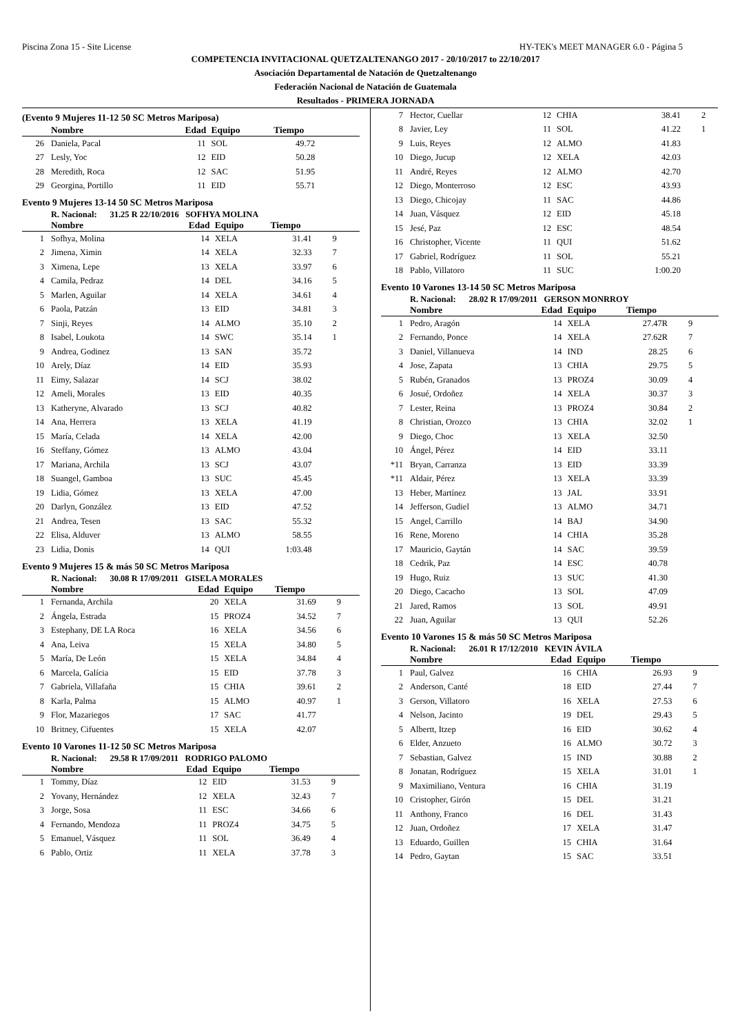Piscina Zona 15 - Site License HY-TEK's MEET MANAGER 6.0 - Página 5
COMPETENCIA INVITACIONAL QUETZALTENANGO 2017 - 20/10/2017 to 22/10/2017
Asociación Departamental de Natación de Quetzaltenango
Federación Nacional de Natación de Guatemala
Resultados - PRIMERA JORNADA
(Evento 9 Mujeres 11-12 50 SC Metros Mariposa)
| | Nombre | Edad | Equipo | Tiempo | |
| --- | --- | --- | --- | --- | --- |
| 26 | Daniela, Pacal | 11 | SOL | 49.72 | |
| 27 | Lesly, Yoc | 12 | EID | 50.28 | |
| 28 | Meredith, Roca | 12 | SAC | 51.95 | |
| 29 | Georgina, Portillo | 11 | EID | 55.71 | |
Evento 9 Mujeres 13-14 50 SC Metros Mariposa
R. Nacional: 31.25 R 22/10/2016 SOFHYA MOLINA
| | Nombre | Edad | Equipo | Tiempo | |
| --- | --- | --- | --- | --- | --- |
| 1 | Sofhya, Molina | 14 | XELA | 31.41 | 9 |
| 2 | Jimena, Ximin | 14 | XELA | 32.33 | 7 |
| 3 | Ximena, Lepe | 13 | XELA | 33.97 | 6 |
| 4 | Camila, Pedraz | 14 | DEL | 34.16 | 5 |
| 5 | Marlen, Aguilar | 14 | XELA | 34.61 | 4 |
| 6 | Paola, Patzán | 13 | EID | 34.81 | 3 |
| 7 | Sinji, Reyes | 14 | ALMO | 35.10 | 2 |
| 8 | Isabel, Loukota | 14 | SWC | 35.14 | 1 |
| 9 | Andrea, Godinez | 13 | SAN | 35.72 | |
| 10 | Arely, Díaz | 14 | EID | 35.93 | |
| 11 | Eimy, Salazar | 14 | SCJ | 38.02 | |
| 12 | Ameli, Morales | 13 | EID | 40.35 | |
| 13 | Katheryne, Alvarado | 13 | SCJ | 40.82 | |
| 14 | Ana, Herrera | 13 | XELA | 41.19 | |
| 15 | María, Celada | 14 | XELA | 42.00 | |
| 16 | Steffany, Gómez | 13 | ALMO | 43.04 | |
| 17 | Mariana, Archila | 13 | SCJ | 43.07 | |
| 18 | Suangel, Gamboa | 13 | SUC | 45.45 | |
| 19 | Lidia, Gómez | 13 | XELA | 47.00 | |
| 20 | Darlyn, González | 13 | EID | 47.52 | |
| 21 | Andrea, Tesen | 13 | SAC | 55.32 | |
| 22 | Elisa, Alduver | 13 | ALMO | 58.55 | |
| 23 | Lidia, Donis | 14 | QUI | 1:03.48 | |
Evento 9 Mujeres 15 & más 50 SC Metros Mariposa
R. Nacional: 30.08 R 17/09/2011 GISELA MORALES
| | Nombre | Edad | Equipo | Tiempo | |
| --- | --- | --- | --- | --- | --- |
| 1 | Fernanda, Archila | 20 | XELA | 31.69 | 9 |
| 2 | Ángela, Estrada | 15 | PROZ4 | 34.52 | 7 |
| 3 | Estephany, DE LA Roca | 16 | XELA | 34.56 | 6 |
| 4 | Ana, Leiva | 15 | XELA | 34.80 | 5 |
| 5 | María, De León | 15 | XELA | 34.84 | 4 |
| 6 | Marcela, Galícia | 15 | EID | 37.78 | 3 |
| 7 | Gabriela, Villafaña | 15 | CHIA | 39.61 | 2 |
| 8 | Karla, Palma | 15 | ALMO | 40.97 | 1 |
| 9 | Flor, Mazariegos | 17 | SAC | 41.77 | |
| 10 | Britney, Cifuentes | 15 | XELA | 42.07 | |
Evento 10 Varones 11-12 50 SC Metros Mariposa
R. Nacional: 29.58 R 17/09/2011 RODRIGO PALOMO
| | Nombre | Edad | Equipo | Tiempo | |
| --- | --- | --- | --- | --- | --- |
| 1 | Tommy, Díaz | 12 | EID | 31.53 | 9 |
| 2 | Yovany, Hernández | 12 | XELA | 32.43 | 7 |
| 3 | Jorge, Sosa | 11 | ESC | 34.66 | 6 |
| 4 | Fernando, Mendoza | 11 | PROZ4 | 34.75 | 5 |
| 5 | Emanuel, Vásquez | 11 | SOL | 36.49 | 4 |
| 6 | Pablo, Ortiz | 11 | XELA | 37.78 | 3 |
| 7 | Hector, Cuellar | 12 | CHIA | 38.41 | 2 |
| 8 | Javier, Ley | 11 | SOL | 41.22 | 1 |
| 9 | Luis, Reyes | 12 | ALMO | 41.83 | |
| 10 | Diego, Jucup | 12 | XELA | 42.03 | |
| 11 | André, Reyes | 12 | ALMO | 42.70 | |
| 12 | Diego, Monterroso | 12 | ESC | 43.93 | |
| 13 | Diego, Chicojay | 11 | SAC | 44.86 | |
| 14 | Juan, Vásquez | 12 | EID | 45.18 | |
| 15 | Jesé, Paz | 12 | ESC | 48.54 | |
| 16 | Christopher, Vicente | 11 | QUI | 51.62 | |
| 17 | Gabriel, Rodríguez | 11 | SOL | 55.21 | |
| 18 | Pablo, Villatoro | 11 | SUC | 1:00.20 | |
Evento 10 Varones 13-14 50 SC Metros Mariposa
R. Nacional: 28.02 R 17/09/2011 GERSON MONRROY
| | Nombre | Edad | Equipo | Tiempo | |
| --- | --- | --- | --- | --- | --- |
| 1 | Pedro, Aragón | 14 | XELA | 27.47R | 9 |
| 2 | Fernando, Ponce | 14 | XELA | 27.62R | 7 |
| 3 | Daniel, Villanueva | 14 | IND | 28.25 | 6 |
| 4 | Jose, Zapata | 13 | CHIA | 29.75 | 5 |
| 5 | Rubén, Granados | 13 | PROZ4 | 30.09 | 4 |
| 6 | Josué, Ordoñez | 14 | XELA | 30.37 | 3 |
| 7 | Lester, Reina | 13 | PROZ4 | 30.84 | 2 |
| 8 | Christian, Orozco | 13 | CHIA | 32.02 | 1 |
| 9 | Diego, Choc | 13 | XELA | 32.50 | |
| 10 | Ángel, Pérez | 14 | EID | 33.11 | |
| *11 | Bryan, Carranza | 13 | EID | 33.39 | |
| *11 | Aldair, Pérez | 13 | XELA | 33.39 | |
| 13 | Heber, Martínez | 13 | JAL | 33.91 | |
| 14 | Jefferson, Gudiel | 13 | ALMO | 34.71 | |
| 15 | Angel, Carrillo | 14 | BAJ | 34.90 | |
| 16 | Rene, Moreno | 14 | CHIA | 35.28 | |
| 17 | Mauricio, Gaytán | 14 | SAC | 39.59 | |
| 18 | Cedrik, Paz | 14 | ESC | 40.78 | |
| 19 | Hugo, Ruiz | 13 | SUC | 41.30 | |
| 20 | Diego, Cacacho | 13 | SOL | 47.09 | |
| 21 | Jared, Ramos | 13 | SOL | 49.91 | |
| 22 | Juan, Aguilar | 13 | QUI | 52.26 | |
Evento 10 Varones 15 & más 50 SC Metros Mariposa
R. Nacional: 26.01 R 17/12/2010 KEVIN ÁVILA
| | Nombre | Edad | Equipo | Tiempo | |
| --- | --- | --- | --- | --- | --- |
| 1 | Paul, Galvez | 16 | CHIA | 26.93 | 9 |
| 2 | Anderson, Canté | 18 | EID | 27.44 | 7 |
| 3 | Gerson, Villatoro | 16 | XELA | 27.53 | 6 |
| 4 | Nelson, Jacinto | 19 | DEL | 29.43 | 5 |
| 5 | Albertt, Itzep | 16 | EID | 30.62 | 4 |
| 6 | Elder, Anzueto | 16 | ALMO | 30.72 | 3 |
| 7 | Sebastian, Galvez | 15 | IND | 30.88 | 2 |
| 8 | Jonatan, Rodríguez | 15 | XELA | 31.01 | 1 |
| 9 | Maximiliano, Ventura | 16 | CHIA | 31.19 | |
| 10 | Cristopher, Girón | 15 | DEL | 31.21 | |
| 11 | Anthony, Franco | 16 | DEL | 31.43 | |
| 12 | Juan, Ordoñez | 17 | XELA | 31.47 | |
| 13 | Eduardo, Guillen | 15 | CHIA | 31.64 | |
| 14 | Pedro, Gaytan | 15 | SAC | 33.51 | |